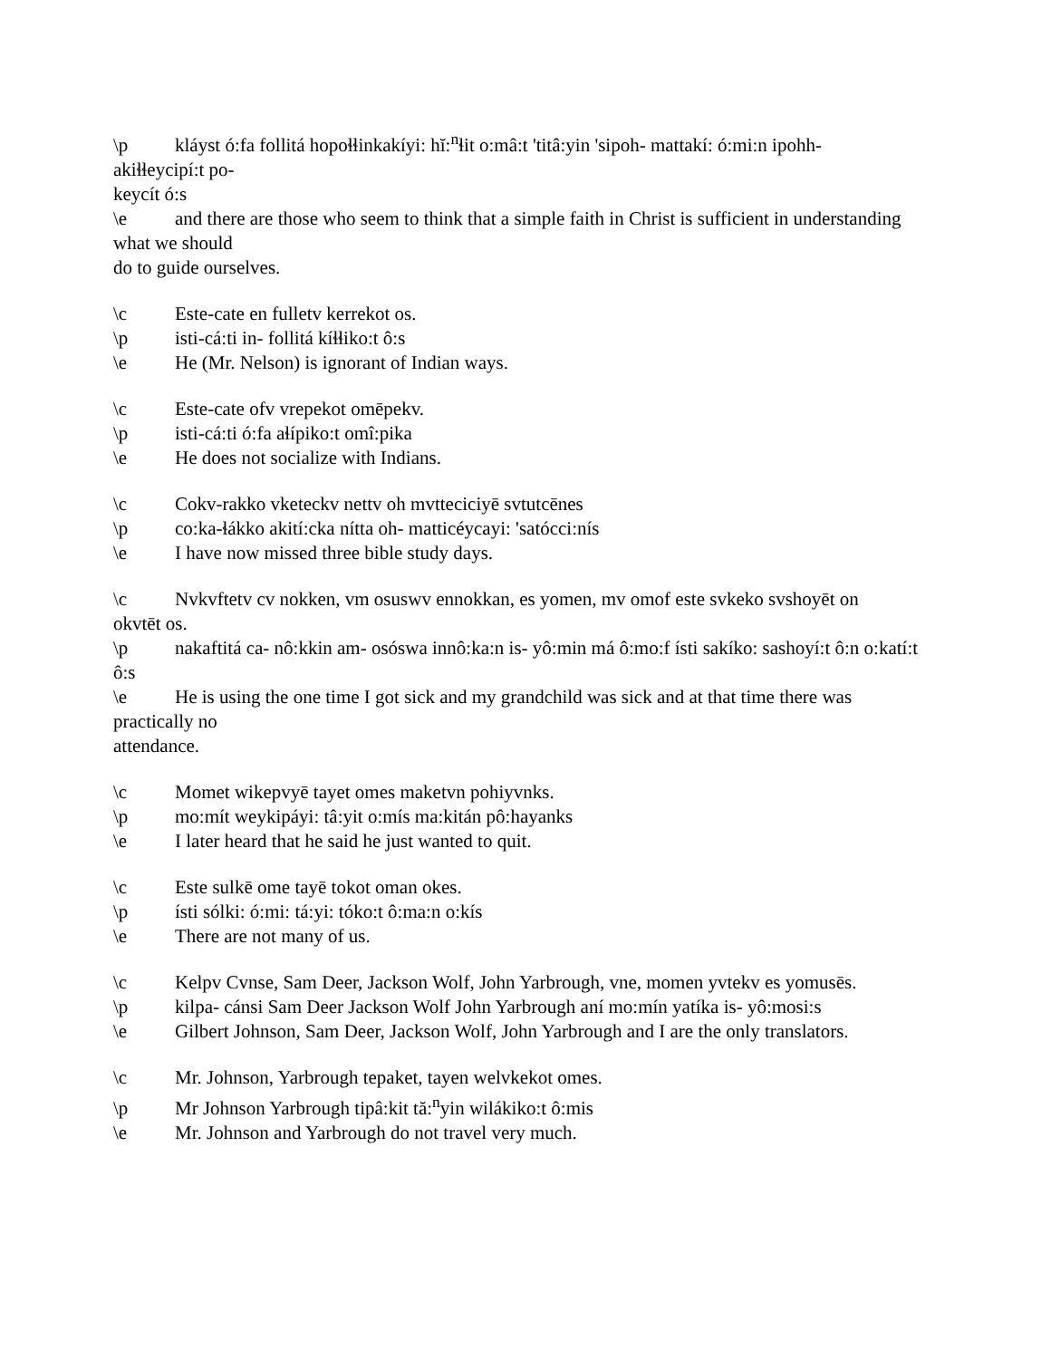\p kláyst ó:fa follitá hopoɬɬinkakíyi: hĭ:<sup>n</sup>ɬit o:mâ:t 'titâ:yin 'sipoh- mattakí: ó:mi:n ipohh-
akiɬɬeycipí:t po-
keycít ó:s
\e and there are those who seem to think that a simple faith in Christ is sufficient in understanding what we should
do to guide ourselves.
\c Este-cate en fulletv kerrekot os.
\p isti-cá:ti in- follitá kíɬɬiko:t ô:s
\e He (Mr. Nelson) is ignorant of Indian ways.
\c Este-cate ofv vrepekot omēpekv.
\p isti-cá:ti ó:fa aɬípiko:t omî:pika
\e He does not socialize with Indians.
\c Cokv-rakko vketeckv nettv oh mvtteciciyē svtutcēnes
\p co:ka-ɬákko akití:cka nítta oh- matticéycayi: 'satócci:nís
\e I have now missed three bible study days.
\c Nvkvftetv cv nokken, vm osuswv ennokkan, es yomen, mv omof este svkeko svshoyēt on
okvtēt os.
\p nakaftitá ca- nô:kkin am- osóswa innô:ka:n is- yô:min má ô:mo:f ísti sakíko: sashoyí:t ô:n o:katí:t ô:s
\e He is using the one time I got sick and my grandchild was sick and at that time there was practically no
attendance.
\c Momet wikepvyē tayet omes maketvn pohiyvnks.
\p mo:mít weykipáyi: tâ:yit o:mís ma:kitán pô:hayanks
\e I later heard that he said he just wanted to quit.
\c Este sulkē ome tayē tokot oman okes.
\p ísti sólki: ó:mi: tá:yi: tóko:t ô:ma:n o:kís
\e There are not many of us.
\c Kelpv Cvnse, Sam Deer, Jackson Wolf, John Yarbrough, vne, momen yvtekv es yomusēs.
\p kilpa- cánsi Sam Deer Jackson Wolf John Yarbrough aní mo:mín yatíka is- yô:mosi:s
\e Gilbert Johnson, Sam Deer, Jackson Wolf, John Yarbrough and I are the only translators.
\c Mr. Johnson, Yarbrough tepaket, tayen welvkekot omes.
\p Mr Johnson Yarbrough tipâ:kit tă:<sup>n</sup>yin wilákiko:t ô:mis
\e Mr. Johnson and Yarbrough do not travel very much.